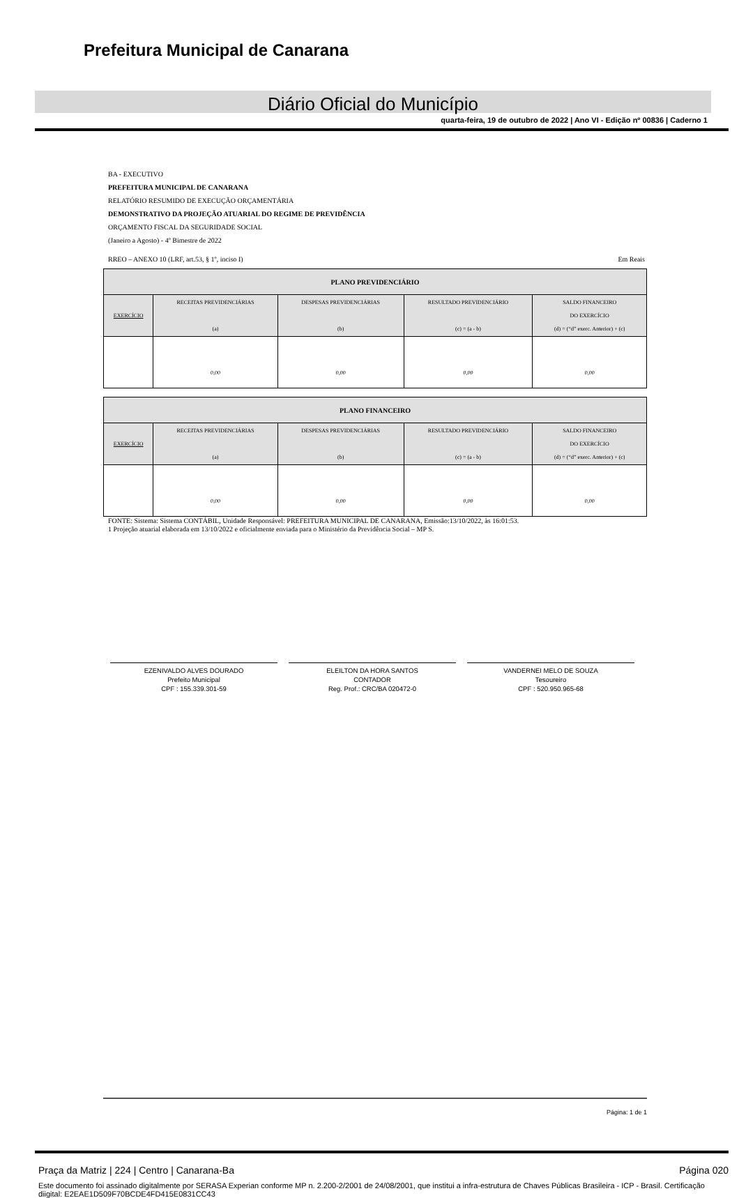Prefeitura Municipal de Canarana
Diário Oficial do Município
quarta-feira, 19 de outubro de 2022 | Ano VI - Edição nº 00836 | Caderno 1
BA - EXECUTIVO
PREFEITURA MUNICIPAL DE CANARANA
RELATÓRIO RESUMIDO DE EXECUÇÃO ORÇAMENTÁRIA
DEMONSTRATIVO DA PROJEÇÃO ATUARIAL DO REGIME DE PREVIDÊNCIA
ORÇAMENTO FISCAL DA SEGURIDADE SOCIAL
(Janeiro a Agosto) - 4º Bimestre de 2022
RREO – ANEXO 10 (LRF, art.53, § 1º, inciso I) Em Reais
| PLANO PREVIDENCIÁRIO | | | | |
| EXERCÍCIO | RECEITAS PREVIDENCIÁRIAS (a) | DESPESAS PREVIDENCIÁRIAS (b) | RESULTADO PREVIDENCIÁRIO (c) = (a - b) | SALDO FINANCEIRO DO EXERCÍCIO (d) = (“d” exerc. Anterior) + (c) |
| | 0,00 | 0,00 | 0,00 | 0,00 |
| PLANO FINANCEIRO | | | | |
| EXERCÍCIO | RECEITAS PREVIDENCIÁRIAS (a) | DESPESAS PREVIDENCIÁRIAS (b) | RESULTADO PREVIDENCIÁRIO (c) = (a - b) | SALDO FINANCEIRO DO EXERCÍCIO (d) = (“d” exerc. Anterior) + (c) |
| | 0,00 | 0,00 | 0,00 | 0,00 |
FONTE: Sistema: Sistema CONTÁBIL, Unidade Responsável: PREFEITURA MUNICIPAL DE CANARANA, Emissão:13/10/2022, às 16:01:53.
1 Projeção atuarial elaborada em 13/10/2022 e oficialmente enviada para o Ministério da Previdência Social – MP S.
EZENIVALDO ALVES DOURADO
Prefeito Municipal
CPF : 155.339.301-59
ELEILTON DA HORA SANTOS
CONTADOR
Reg. Prof.: CRC/BA 020472-0
VANDERNEI MELO DE SOUZA
Tesoureiro
CPF : 520.950.965-68
Página: 1 de 1
Praça da Matriz | 224 | Centro | Canarana-Ba Página 020
Este documento foi assinado digitalmente por SERASA Experian conforme MP n. 2.200-2/2001 de 24/08/2001, que institui a infra-estrutura de Chaves Públicas Brasileira - ICP - Brasil. Certificação diigital: E2EAE1D509F70BCDE4FD415E0831CC43